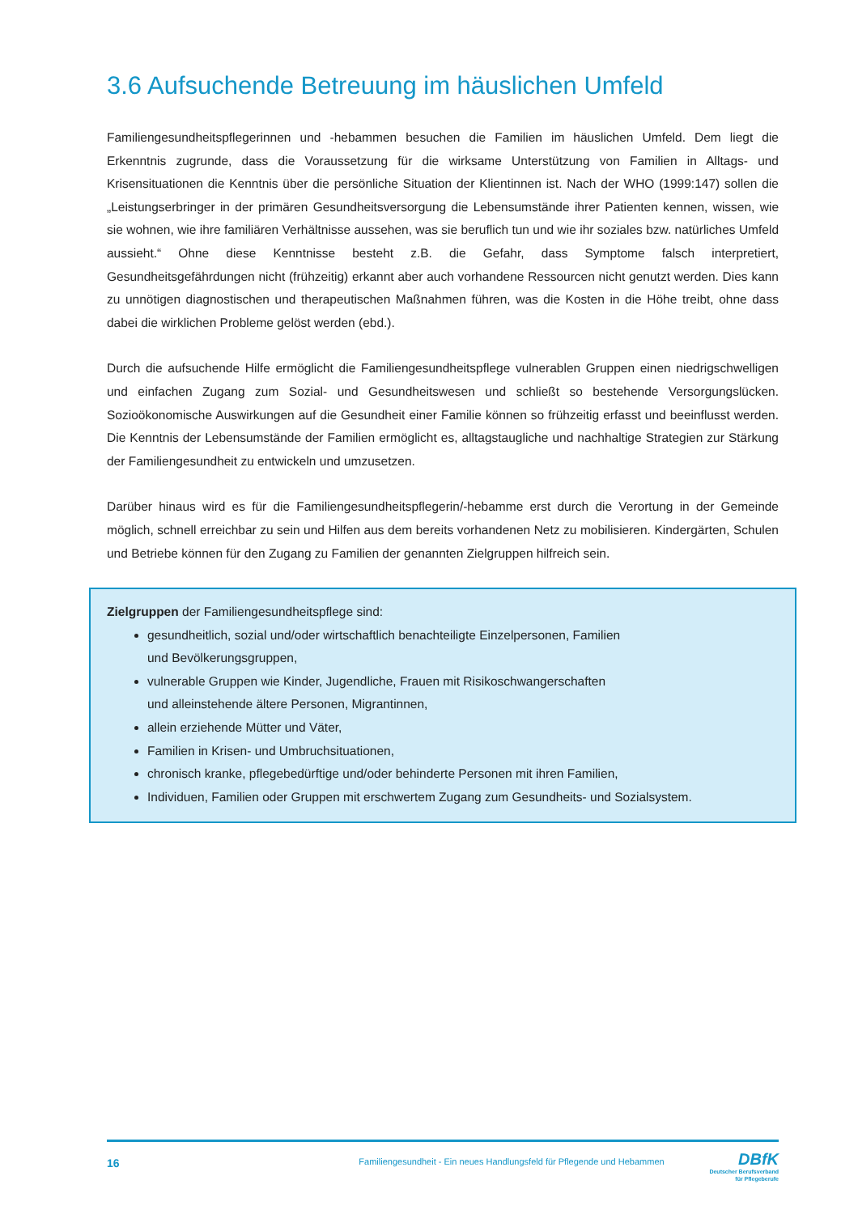3.6 Aufsuchende Betreuung im häuslichen Umfeld
Familiengesundheitspflegerinnen und -hebammen besuchen die Familien im häuslichen Umfeld. Dem liegt die Erkenntnis zugrunde, dass die Voraussetzung für die wirksame Unterstützung von Familien in Alltags- und Krisensituationen die Kenntnis über die persönliche Situation der Klientinnen ist. Nach der WHO (1999:147) sollen die „Leistungserbringer in der primären Gesundheitsversorgung die Lebensumstände ihrer Patienten kennen, wissen, wie sie wohnen, wie ihre familiären Verhältnisse aussehen, was sie beruflich tun und wie ihr soziales bzw. natürliches Umfeld aussieht.“ Ohne diese Kenntnisse besteht z.B. die Gefahr, dass Symptome falsch interpretiert, Gesundheitsgefährdungen nicht (frühzeitig) erkannt aber auch vorhandene Ressourcen nicht genutzt werden. Dies kann zu unnötigen diagnostischen und therapeutischen Maßnahmen führen, was die Kosten in die Höhe treibt, ohne dass dabei die wirklichen Probleme gelöst werden (ebd.).
Durch die aufsuchende Hilfe ermöglicht die Familiengesundheitspflege vulnerablen Gruppen einen niedrigschwelligen und einfachen Zugang zum Sozial- und Gesundheitswesen und schließt so bestehende Versorgungslücken. Sozioökonomische Auswirkungen auf die Gesundheit einer Familie können so frühzeitig erfasst und beeinflusst werden. Die Kenntnis der Lebensumstände der Familien ermöglicht es, alltagstaugliche und nachhaltige Strategien zur Stärkung der Familiengesundheit zu entwickeln und umzusetzen.
Darüber hinaus wird es für die Familiengesundheitspflegerin/-hebamme erst durch die Verortung in der Gemeinde möglich, schnell erreichbar zu sein und Hilfen aus dem bereits vorhandenen Netz zu mobilisieren. Kindergärten, Schulen und Betriebe können für den Zugang zu Familien der genannten Zielgruppen hilfreich sein.
Zielgruppen der Familiengesundheitspflege sind:
gesundheitlich, sozial und/oder wirtschaftlich benachteiligte Einzelpersonen, Familien
und Bevölkerungsgruppen,
vulnerable Gruppen wie Kinder, Jugendliche, Frauen mit Risikoschwangerschaften
und alleinstehende ältere Personen, Migrantinnen,
allein erziehende Mütter und Väter,
Familien in Krisen- und Umbruchsituationen,
chronisch kranke, pflegebedürftige und/oder behinderte Personen mit ihren Familien,
Individuen, Familien oder Gruppen mit erschwertem Zugang zum Gesundheits- und Sozialsystem.
16 Familiengesundheit - Ein neues Handlungsfeld für Pflegende und Hebammen DBfK
Deutscher Berufsverband
für Pflegeberufe